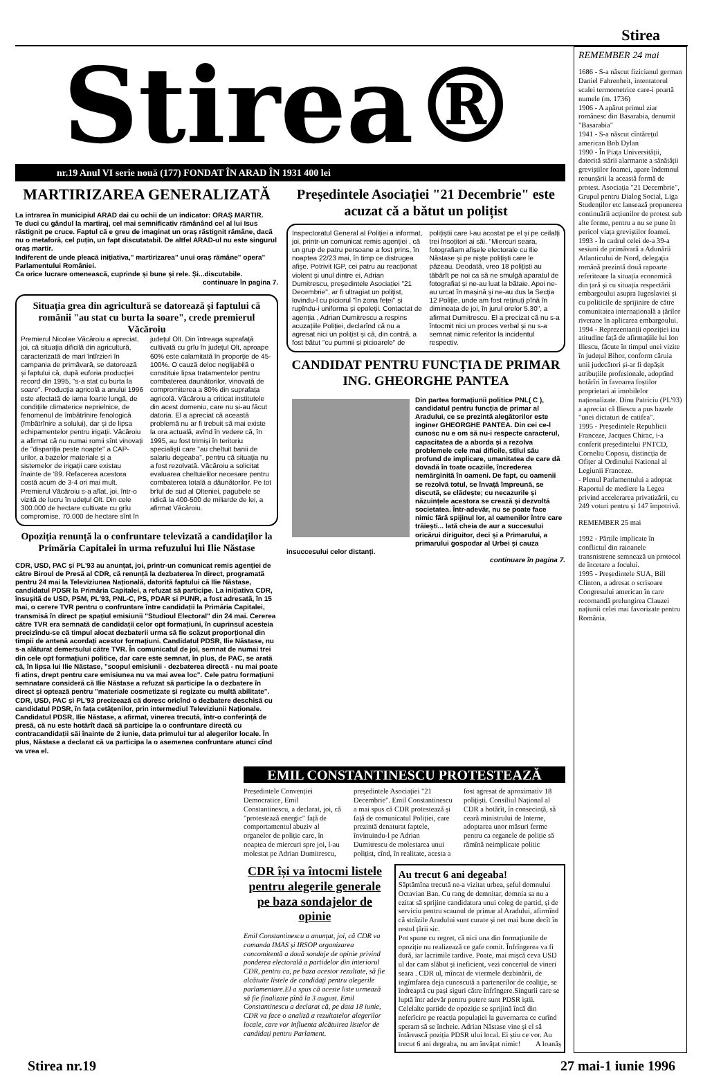Stirea
Stirea®
nr.19 Anul VI serie nouă (177) FONDAT ÎN ARAD ÎN 1931 400 lei
MARTIRIZAREA GENERALIZATĂ
La intrarea în municipiul ARAD dai cu ochii de un indicator: ORAȘ MARTIR.
Te duci cu gândul la martiraj, cel mai semnificativ rămânând cel al lui Isus răstignit pe cruce. Faptul că e greu de imaginat un oraș răstignit rămâne, dacă nu o metaforă, cel puțin, un fapt discutatabil. De altfel ARAD-ul nu este singurul oraș martir.
Indiferent de unde pleacă inițiativa," martirizarea" unui oraș rămâne" opera" Parlamentului României.
Ca orice lucrare omenească, cuprinde și bune și rele. Și...discutabile.
continuare în pagina 7.
Situația grea din agricultură se datorează și faptului că romănii "au stat cu burta la soare", crede premierul Văcăroiu
Premierul Nicolae Văcăroiu a apreciat, joi, că situația dificilă din agricultură, caracterizată de mari întîrzieri în campania de primăvară, se datorează și faptului că, după euforia producției record din 1995, "s-a stat cu burta la soare". Producția agricolă a anului 1996 este afectată de iarna foarte lungă, de condițiile climaterice neprielnice, de fenomenul de îmbătrînire fenologică (îmbătrînire a solului), dar și de lipsa echipamentelor pentru irigații. Văcăroiu a afirmat că nu numai romii sînt vinovați de "dispariția peste noapte" a CAP-urilor, a bazelor materiale și a sistemelor de irigații care existau înainte de '89. Refacerea acestora costă acum de 3-4 ori mai mult. Premierul Văcăroiu s-a aflat, joi, într-o vizită de lucru în udețul Olt. Din cele 300.000 de hectare cultivate cu grîu compromise, 70.000 de hectare sînt în județul Olt. Din întreaga suprafață cultivată cu grîu în județul Olt, aproape 60% este calamitată în proporție de 45-100%. O cauză deloc neglijabilă o constituie lipsa tratamentelor pentru combaterea daunătorilor, vinovată de compromiterea a 80% din suprafața agricolă. Văcăroiu a criticat institutele din acest domeniu, care nu și-au făcut datoria. El a apreciat că această problemă nu ar fi trebuit să mai existe la ora actuală, avînd în vedere că, în 1995, au fost trimiși în teritoriu specialiști care "au cheltuit banii de salariu degeaba", pentru că situația nu a fost rezolvată. Văcăroiu a solicitat evaluarea cheltuielilor necesare pentru combaterea totală a dăunătorilor. Pe tot brîul de sud al Olteniei, pagubele se ridică la 400-500 de miliarde de lei, a afirmat Văcăroiu.
Opoziția renunță la o confruntare televizată a candidaților la Primăria Capitalei în urma refuzului lui Ilie Năstase
CDR, USD, PAC și PL'93 au anunțat, joi, printr-un comunicat remis agenției de către Biroul de Presă al CDR, că renunță la dezbaterea în direct, programată pentru 24 mai la Televiziunea Națională, datorită faptului că Ilie Năstase, candidatul PDSR la Primăria Capitalei, a refuzat să participe. La inițiativa CDR, însușită de USD, PSM, PL'93, PNL-C, PS, PDAR și PUNR, a fost adresată, în 15 mai, o cerere TVR pentru o confruntare între candidații la Primăria Capitalei, transmisă în direct pe spațiul emisiunii "Studioul Electoral" din 24 mai. Cererea către TVR era semnată de candidații celor opt formațiuni, în cuprinsul acesteia precizîndu-se că timpul alocat dezbaterii urma să fie scăzut proporțional din timpii de antenă acordați acestor formațiuni. Candidatul PDSR, Ilie Năstase, nu s-a alăturat demersului către TVR. În comunicatul de joi, semnat de numai trei din cele opt formațiuni politice, dar care este semnat, în plus, de PAC, se arată că, în lipsa lui Ilie Năstase, "scopul emisiunii - dezbaterea directă - nu mai poate fi atins, drept pentru care emisiunea nu va mai avea loc". Cele patru formațiuni semnatare consideră că Ilie Năstase a refuzat să participe la o dezbatere în direct și optează pentru "materiale cosmetizate și regizate cu multă abilitate". CDR, USD, PAC și PL'93 precizează că doresc oricînd o dezbatere deschisă cu candidatul PDSR, în fața cetățenilor, prin intermediul Televiziunii Naționale. Candidatul PDSR, Ilie Năstase, a afirmat, vinerea trecută, într-o conferință de presă, că nu este hotărît dacă să participe la o confruntare directă cu contracandidații săi înainte de 2 iunie, data primului tur al alegerilor locale. În plus, Năstase a declarat că va participa la o asemenea confruntare atunci cînd va vrea el.
Președintele Asociației "21 Decembrie" este acuzat că a bătut un polițist
Inspectoratul General al Poliției a informat, joi, printr-un comunicat remis agenției , că un grup de patru persoane a fost prins, în noaptea 22/23 mai, în timp ce distrugea afișe. Potrivit IGP, cei patru au reacționat violent și unul dintre ei, Adrian Dumitrescu, președintele Asociației "21 Decembrie", ar fi ultragiat un polițist, lovindu-l cu piciorul "în zona feței" și rupîndu-i uniforma și epoleții. Contactat de agenția , Adrian Dumitrescu a respins acuzațiile Poliției, declarînd că nu a agresat nici un polițist și că, din contră, a fost bătut "cu pumnii și picioarele" de polițiștii care l-au acostat pe el și pe ceilalți trei însoțitori ai săi. "Miercuri seara, fotografiam afișele electorale cu Ilie Năstase și pe niște polițiști care le păzeau. Deodată, vreo 18 polițiști au tăbărît pe noi ca să ne smulgă aparatul de fotografiat și ne-au luat la bătaie. Apoi ne-au urcat în mașină și ne-au dus la Secția 12 Poliție, unde am fost reținuți pînă în dimineața de joi, în jurul orelor 5.30", a afirmat Dumitrescu. El a precizat că nu s-a întocmit nici un proces verbal și nu s-a semnat nimic referitor la incidentul respectiv.
CANDIDAT PENTRU FUNCȚIA DE PRIMAR
ING. GHEORGHE PANTEA
Din partea formațiunii politice PNL( C ), candidatul pentru funcția de primar al Aradului, ce se prezintă alegătorilor este inginer GHEORGHE PANTEA. Din cei ce-l cunosc nu e om să nu-i respecte caracterul, capacitatea de a aborda și a rezolva problemele cele mai dificile, stilul său profund de implicare, umanitatea de care dă dovadă în toate ocaziile, încrederea nemărginită în oameni. De fapt, cu oamenii se rezolvă totul, se învață împreună, se discută, se clădește; cu necazurile și năzuințele acestora se crează și dezvoltă societatea. Într-adevăr, nu se poate face nimic fără spijinul lor, al oamenilor între care trăiești... Iată cheia de aur a succesului oricărui diriguitor, deci și a Primarului, a primarului gospodar al Urbei și cauza insuccesului celor distanți.
continuare în pagina 7.
EMIL CONSTANTINESCU PROTESTEAZĂ
Președintele Convenției Democratice, Emil Constantinescu, a declarat, joi, că "protestează energic" față de comportamentul abuziv al organelor de poliție care, în noaptea de miercuri spre joi, l-au molestat pe Adrian Dumitrescu, președintele Asociației "21 Decembrie". Emil Constantinescu a mai spus că CDR protestează și față de comunicatul Poliției, care prezintă denaturat faptele, învinuindu-l pe Adrian Dumitrescu de molestarea unui polițist, cînd, în realitate, acesta a fost agresat de aproximativ 18 polițiști. Consiliul Național al CDR a hotărît, în consecință, să ceară ministrului de Interne, adoptarea unor măsuri ferme pentru ca organele de poliție să rămînă neimplicate politic
CDR își va întocmi listele pentru alegerile generale pe baza sondajelor de opinie
Emil Constantinescu a anunțat, joi, că CDR va comanda IMAS și IRSOP organizarea concomitentă a două sondaje de opinie privind ponderea electorală a partidelor din interiorul CDR, pentru ca, pe baza acestor rezultate, să fie alcătuite listele de candidați pentru alegerile parlamentare.El a spus că aceste liste urmează să fie finalizate pînă la 3 august. Emil Constantinescu a declarat că, pe data 18 iunie, CDR va face o analiză a rezultatelor alegerilor locale, care vor influenta alcătuirea listelor de candidați pentru Parlament.
Au trecut 6 ani degeaba!
Săptămîna trecută ne-a vizitat urbea, șeful domnului Octavian Ban. Cu rang de demnitar, domnia sa nu a ezitat să sprijine candidatura unui coleg de partid, și de serviciu pentru scaunul de primar al Aradului, afirmînd că străzile Aradului sunt curate și net mai bune decît în restul țării sic.
Pot spune cu regret, că nici una din formațiunile de opoziție nu realizează ce gafe comit. Înfrîngerea va fi dură, iar lacrimile tardive. Poate, mai mișcă ceva USD ul dar cam slăbut și ineficient, vezi concertul de vineri seara . CDR ul, mîncat de viermele dezbinării, de ingîmfarea deja cunoscută a partenerilor de coaliție, se îndreaptă cu pași siguri către înfrîngere.Singurii care se luptă într adevăr pentru putere sunt PDSR iștii. Celelalte partide de opoziție se sprijină încă din neferîcire pe reacția populației la guvernarea ce curînd speram să se încheie. Adrian Năstase vine și el să întărească poziția PDSR ului local. Ei știu ce vor. Au trecut 6 ani degeaba, nu am învățat nimic! A Ioanăș
REMEMBER 24 mai
1686 - S-a născut fizicianul german Daniel Fahrenheit, intentatorul scalei termometrice care-i poartă numele (m. 1736)
1906 - A apărut primul ziar românesc din Basarabia, denumit "Basarabia"
1941 - S-a născut cîntărețul american Bob Dylan
1990 - În Piața Universității, datorită stării alarmante a sănătății greviștilor foamei, apare îndemnul renunțării la această formă de protest. Asociația "21 Decembrie", Grupul pentru Dialog Social, Liga Studenților etc lansează propunerea continuării acțiunilor de protest sub alte forme, pentru a nu se pune în pericol viața greviștilor foamei.
1993 - În cadrul celei de-a 39-a sesiuni de primăvară a Adunării Atlanticului de Nord, delegația română prezintă două rapoarte referitoare la situația economică din țară și cu situația respectării embargoului asupra Iugoslaviei și cu politicile de sprijinire de către comunitatea internațională a țărilor riverane în aplicarea embargoului.
1994 - Reprezentanții opoziției iau atitudine față de afirmațiile lui Ion Iliescu, făcute în timpul unei vizite în județul Bihor, conform căruia unii judecători și-ar fi depășit atribuțiile profesionale, adoptînd hotărîri în favoarea foștilor proprietari ai imobilelor naționalizate. Dinu Patriciu (PL'93) a apreciat că Iliescu a pus bazele "unei dictaturi de catifea".
1995 - Președintele Republicii Franceze, Jacques Chirac, i-a conferit președintelui PNTCD, Corneliu Coposu, distincția de Ofițer al Ordinului National al Legiunii Franceze.
- Plenul Parlamentului a adoptat Raportul de mediere la Legea privind accelerarea privatizării, cu 249 voturi pentru și 147 împotrivă.
REMEMBER 25 mai
1992 - Părțile implicate în conflictul din raioanele transnistrene semnează un protocol de încetare a focului.
1995 - Președintele SUA, Bill Clinton, a adresat o scrisoare Congresului american în care recomandă prelungirea Clauzei națiunii celei mai favorizate pentru România.
Stirea nr.19 27 mai-1 iunie 1996